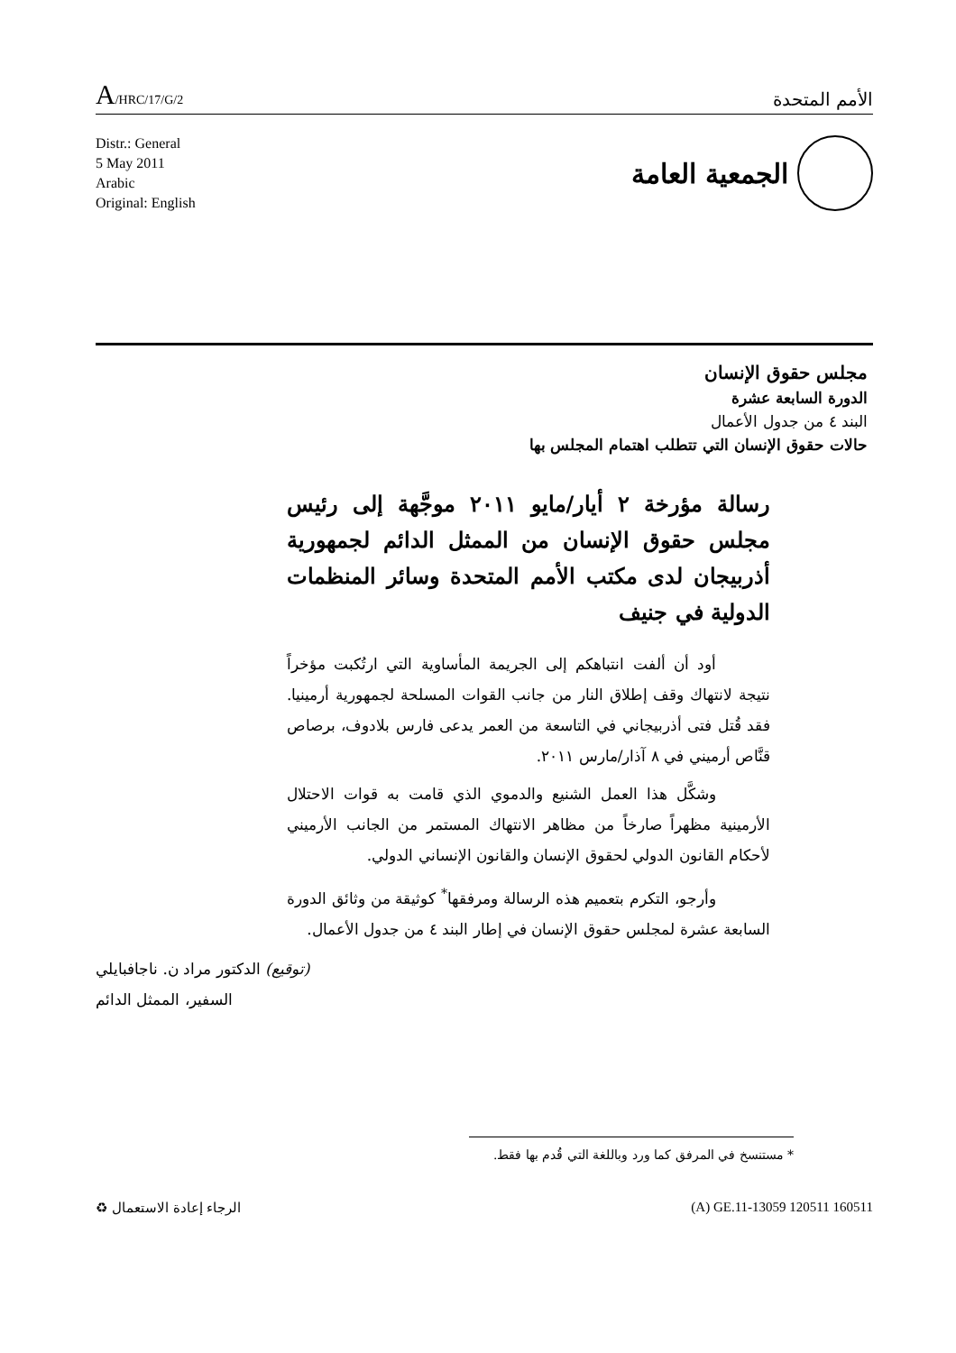A/HRC/17/G/2
الأمم المتحدة
Distr.: General
5 May 2011
Arabic
Original: English
الجمعية العامة
مجلس حقوق الإنسان
الدورة السابعة عشرة
البند ٤ من جدول الأعمال
حالات حقوق الإنسان التي تتطلب اهتمام المجلس بها
رسالة مؤرخة ٢ أيار/مايو ٢٠١١ موجَّهة إلى رئيس مجلس حقوق الإنسان من الممثل الدائم لجمهورية أذربيجان لدى مكتب الأمم المتحدة وسائر المنظمات الدولية في جنيف
أود أن ألفت انتباهكم إلى الجريمة المأساوية التي ارتُكبت مؤخراً نتيجة لانتهاك وقف إطلاق النار من جانب القوات المسلحة لجمهورية أرمينيا. فقد قُتل فتى أذربيجاني في التاسعة من العمر يدعى فارس بلادوف، برصاص قنَّاص أرميني في ٨ آذار/مارس ٢٠١١.
وشكَّل هذا العمل الشنيع والدموي الذي قامت به قوات الاحتلال الأرمينية مظهراً صارخاً من مظاهر الانتهاك المستمر من الجانب الأرميني لأحكام القانون الدولي لحقوق الإنسان والقانون الإنساني الدولي.
وأرجو، التكرم بتعميم هذه الرسالة ومرفقها<sup>*</sup> كوثيقة من وثائق الدورة السابعة عشرة لمجلس حقوق الإنسان في إطار البند ٤ من جدول الأعمال.
(توقيع) الدكتور مراد ن. ناجافبايلي
السفير، الممثل الدائم
* مستنسخ في المرفق كما ورد وباللغة التي قُدم بها فقط.
الرجاء إعادة الاستعمال ♻ (A) GE.11-13059 120511 160511